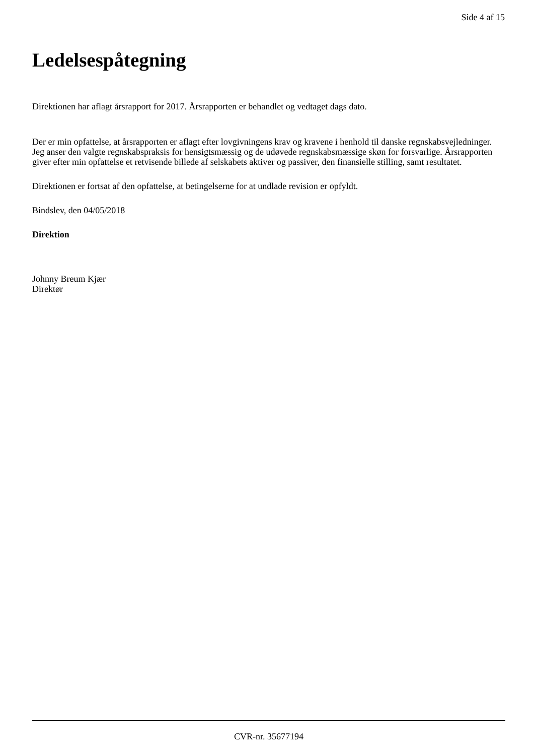Side 4 af 15
Ledelsespåtegning
Direktionen har aflagt årsrapport for 2017. Årsrapporten er behandlet og vedtaget dags dato.
Der er min opfattelse, at årsrapporten er aflagt efter lovgivningens krav og kravene i henhold til danske regnskabsvejledninger. Jeg anser den valgte regnskabspraksis for hensigtsmæssig og de udøvede regnskabsmæssige skøn for forsvarlige. Årsrapporten giver efter min opfattelse et retvisende billede af selskabets aktiver og passiver, den finansielle stilling, samt resultatet.
Direktionen er fortsat af den opfattelse, at betingelserne for at undlade revision er opfyldt.
Bindslev, den 04/05/2018
Direktion
Johnny Breum Kjær
Direktør
CVR-nr. 35677194